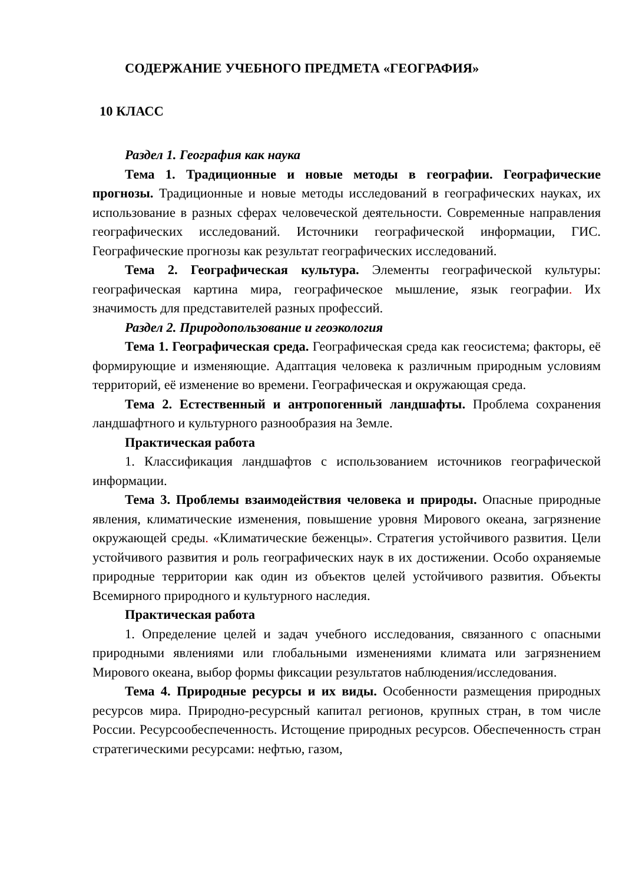СОДЕРЖАНИЕ УЧЕБНОГО ПРЕДМЕТА «ГЕОГРАФИЯ»
10 КЛАСС
Раздел 1. География как наука
Тема 1. Традиционные и новые методы в географии. Географические прогнозы. Традиционные и новые методы исследований в географических науках, их использование в разных сферах человеческой деятельности. Современные направления географических исследований. Источники географической информации, ГИС. Географические прогнозы как результат географических исследований.
Тема 2. Географическая культура. Элементы географической культуры: географическая картина мира, географическое мышление, язык географии. Их значимость для представителей разных профессий.
Раздел 2. Природопользование и геоэкология
Тема 1. Географическая среда. Географическая среда как геосистема; факторы, её формирующие и изменяющие. Адаптация человека к различным природным условиям территорий, её изменение во времени. Географическая и окружающая среда.
Тема 2. Естественный и антропогенный ландшафты. Проблема сохранения ландшафтного и культурного разнообразия на Земле.
Практическая работа
1. Классификация ландшафтов с использованием источников географической информации.
Тема 3. Проблемы взаимодействия человека и природы. Опасные природные явления, климатические изменения, повышение уровня Мирового океана, загрязнение окружающей среды. «Климатические беженцы». Стратегия устойчивого развития. Цели устойчивого развития и роль географических наук в их достижении. Особо охраняемые природные территории как один из объектов целей устойчивого развития. Объекты Всемирного природного и культурного наследия.
Практическая работа
1. Определение целей и задач учебного исследования, связанного с опасными природными явлениями или глобальными изменениями климата или загрязнением Мирового океана, выбор формы фиксации результатов наблюдения/исследования.
Тема 4. Природные ресурсы и их виды. Особенности размещения природных ресурсов мира. Природно-ресурсный капитал регионов, крупных стран, в том числе России. Ресурсообеспеченность. Истощение природных ресурсов. Обеспеченность стран стратегическими ресурсами: нефтью, газом,